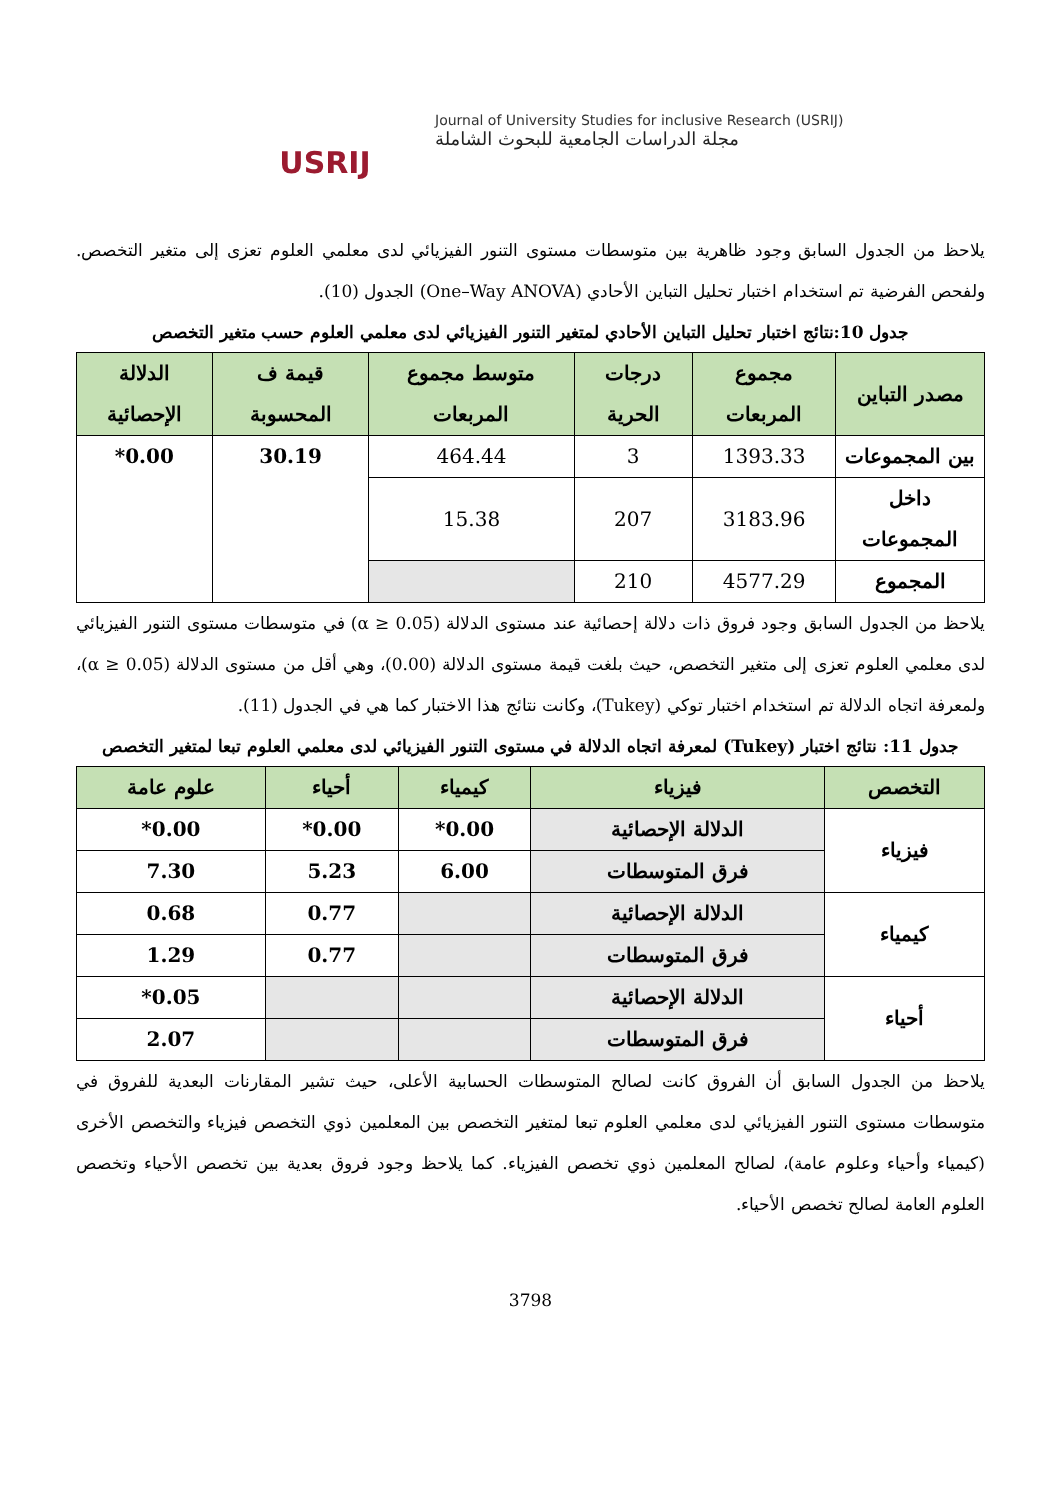USRIJ
Journal of University Studies for inclusive Research (USRIJ)
مجلة الدراسات الجامعية للبحوث الشاملة
يلاحظ من الجدول السابق وجود ظاهرية بين متوسطات مستوى التنور الفيزيائي لدى معلمي العلوم تعزى إلى متغير التخصص. ولفحص الفرضية تم استخدام اختبار تحليل التباين الأحادي (One–Way ANOVA) الجدول (10).
جدول 10:نتائج اختبار تحليل التباين الأحادي لمتغير التنور الفيزيائي لدى معلمي العلوم حسب متغير التخصص
| مصدر التباين | مجموع المربعات | درجات الحرية | متوسط مجموع المربعات | قيمة ف المحسوبة | الدلالة الإحصائية |
| --- | --- | --- | --- | --- | --- |
| بين المجموعات | 1393.33 | 3 | 464.44 | 30.19 | 0.00* |
| داخل المجموعات | 3183.96 | 207 | 15.38 | | |
| المجموع | 4577.29 | 210 | | | |
يلاحظ من الجدول السابق وجود فروق ذات دلالة إحصائية عند مستوى الدلالة (α ≥ 0.05) في متوسطات مستوى التنور الفيزيائي لدى معلمي العلوم تعزى إلى متغير التخصص، حيث بلغت قيمة مستوى الدلالة (0.00)، وهي أقل من مستوى الدلالة (α ≥ 0.05)، ولمعرفة اتجاه الدلالة تم استخدام اختبار توكي (Tukey)، وكانت نتائج هذا الاختبار كما هي في الجدول (11).
جدول 11: نتائج اختبار (Tukey) لمعرفة اتجاه الدلالة في مستوى التنور الفيزيائي لدى معلمي العلوم تبعا لمتغير التخصص
| التخصص | فيزياء | كيمياء | أحياء | علوم عامة |
| --- | --- | --- | --- | --- |
| فيزياء | الدلالة الإحصائية | 0.00* | 0.00* | 0.00* |
| | فرق المتوسطات | 6.00 | 5.23 | 7.30 |
| كيمياء | الدلالة الإحصائية | | 0.77 | 0.68 |
| | فرق المتوسطات | | 0.77 | 1.29 |
| أحياء | الدلالة الإحصائية | | | 0.05* |
| | فرق المتوسطات | | | 2.07 |
يلاحظ من الجدول السابق أن الفروق كانت لصالح المتوسطات الحسابية الأعلى، حيث تشير المقارنات البعدية للفروق في متوسطات مستوى التنور الفيزيائي لدى معلمي العلوم تبعا لمتغير التخصص بين المعلمين ذوي التخصص فيزياء والتخصص الأخرى (كيمياء وأحياء وعلوم عامة)، لصالح المعلمين ذوي تخصص الفيزياء. كما يلاحظ وجود فروق بعدية بين تخصص الأحياء وتخصص العلوم العامة لصالح تخصص الأحياء.
3798